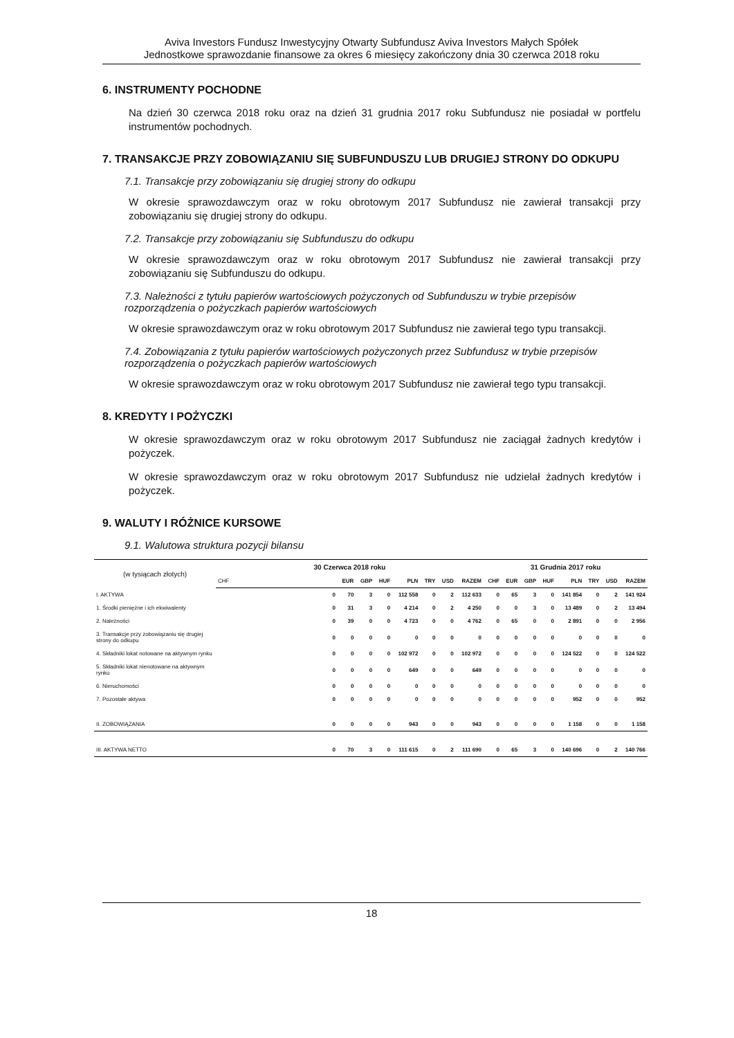Aviva Investors Fundusz Inwestycyjny Otwarty Subfundusz Aviva Investors Małych Spółek
Jednostkowe sprawozdanie finansowe za okres 6 miesięcy zakończony dnia 30 czerwca 2018 roku
6. INSTRUMENTY POCHODNE
Na dzień 30 czerwca 2018 roku oraz na dzień 31 grudnia 2017 roku Subfundusz nie posiadał w portfelu instrumentów pochodnych.
7. TRANSAKCJE PRZY ZOBOWIĄZANIU SIĘ SUBFUNDUSZU LUB DRUGIEJ STRONY DO ODKUPU
7.1. Transakcje przy zobowiązaniu się drugiej strony do odkupu
W okresie sprawozdawczym oraz w roku obrotowym 2017 Subfundusz nie zawierał transakcji przy zobowiązaniu się drugiej strony do odkupu.
7.2. Transakcje przy zobowiązaniu się Subfunduszu do odkupu
W okresie sprawozdawczym oraz w roku obrotowym 2017 Subfundusz nie zawierał transakcji przy zobowiązaniu się Subfunduszu do odkupu.
7.3. Należności z tytułu papierów wartościowych pożyczonych od Subfunduszu w trybie przepisów rozporządzenia o pożyczkach papierów wartościowych
W okresie sprawozdawczym oraz w roku obrotowym 2017 Subfundusz nie zawierał tego typu transakcji.
7.4. Zobowiązania z tytułu papierów wartościowych pożyczonych przez Subfundusz w trybie przepisów rozporządzenia o pożyczkach papierów wartościowych
W okresie sprawozdawczym oraz w roku obrotowym 2017 Subfundusz nie zawierał tego typu transakcji.
8. KREDYTY I POŻYCZKI
W okresie sprawozdawczym oraz w roku obrotowym 2017 Subfundusz nie zaciągał żadnych kredytów i pożyczek.
W okresie sprawozdawczym oraz w roku obrotowym 2017 Subfundusz nie udzielał żadnych kredytów i pożyczek.
9. WALUTY I RÓŻNICE KURSOWE
9.1. Walutowa struktura pozycji bilansu
| (w tysiącach złotych) | 30 Czerwca 2018 roku | | | | | | | | 31 Grudnia 2017 roku | | | | | | | |
| --- | --- | --- | --- | --- | --- | --- | --- | --- | --- | --- | --- | --- | --- | --- | --- | --- |
| | CHF | EUR | GBP | HUF | PLN | TRY | USD | RAZEM | CHF | EUR | GBP | HUF | PLN | TRY | USD | RAZEM |
| I. AKTYWA | 0 | 70 | 3 | 0 | 112 558 | 0 | 2 | 112 633 | 0 | 65 | 3 | 0 | 141 854 | 0 | 2 | 141 924 |
| 1. Środki pieniężne i ich ekwiwalenty | 0 | 31 | 3 | 0 | 4 214 | 0 | 2 | 4 250 | 0 | 0 | 3 | 0 | 13 489 | 0 | 2 | 13 494 |
| 2. Należności | 0 | 39 | 0 | 0 | 4 723 | 0 | 0 | 4 762 | 0 | 65 | 0 | 0 | 2 891 | 0 | 0 | 2 956 |
| 3. Transakcje przy zobowiązaniu się drugiej strony do odkupu | 0 | 0 | 0 | 0 | 0 | 0 | 0 | 0 | 0 | 0 | 0 | 0 | 0 | 0 | 0 | 0 |
| 4. Składniki lokat notowane na aktywnym rynku | 0 | 0 | 0 | 0 | 102 972 | 0 | 0 | 102 972 | 0 | 0 | 0 | 0 | 124 522 | 0 | 0 | 124 522 |
| 5. Składniki lokat nienotowane na aktywnym rynku | 0 | 0 | 0 | 0 | 649 | 0 | 0 | 649 | 0 | 0 | 0 | 0 | 0 | 0 | 0 | 0 |
| 6. Nieruchomości | 0 | 0 | 0 | 0 | 0 | 0 | 0 | 0 | 0 | 0 | 0 | 0 | 0 | 0 | 0 | 0 |
| 7. Pozostałe aktywa | 0 | 0 | 0 | 0 | 0 | 0 | 0 | 0 | 0 | 0 | 0 | 0 | 952 | 0 | 0 | 952 |
| II. ZOBOWIĄZANIA | 0 | 0 | 0 | 0 | 943 | 0 | 0 | 943 | 0 | 0 | 0 | 0 | 1 158 | 0 | 0 | 1 158 |
| III. AKTYWA NETTO | 0 | 70 | 3 | 0 | 111 615 | 0 | 2 | 111 690 | 0 | 65 | 3 | 0 | 140 696 | 0 | 2 | 140 766 |
18